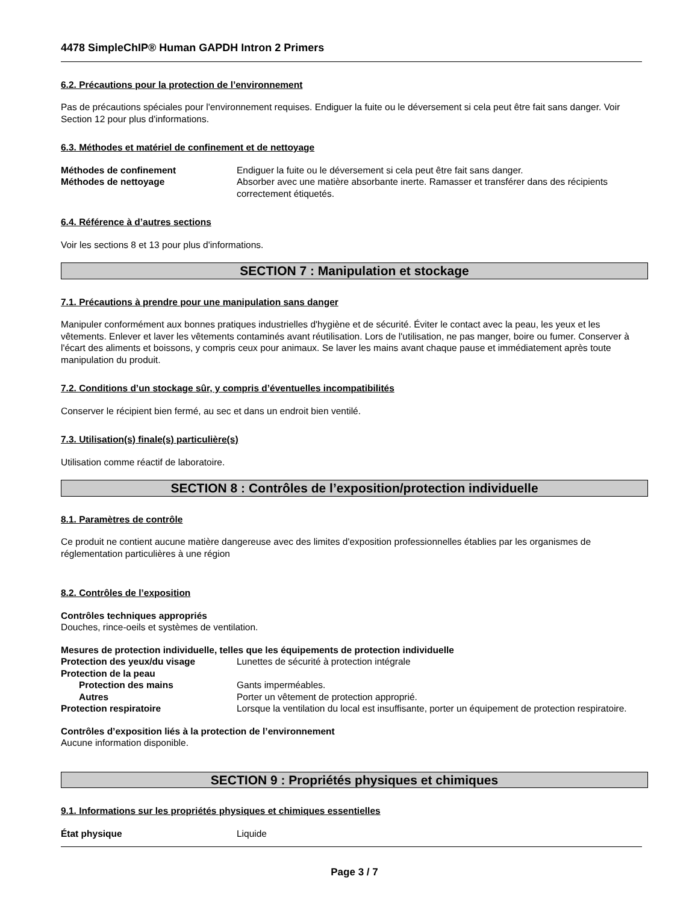4478 SimpleChIP® Human GAPDH Intron 2 Primers
6.2. Précautions pour la protection de l’environnement
Pas de précautions spéciales pour l'environnement requises. Endiguer la fuite ou le déversement si cela peut être fait sans danger. Voir Section 12 pour plus d'informations.
6.3. Méthodes et matériel de confinement et de nettoyage
Méthodes de confinement Endiguer la fuite ou le déversement si cela peut être fait sans danger.
Méthodes de nettoyage Absorber avec une matière absorbante inerte. Ramasser et transférer dans des récipients correctement étiquetés.
6.4. Référence à d’autres sections
Voir les sections 8 et 13 pour plus d'informations.
SECTION 7 : Manipulation et stockage
7.1. Précautions à prendre pour une manipulation sans danger
Manipuler conformément aux bonnes pratiques industrielles d'hygiène et de sécurité. Éviter le contact avec la peau, les yeux et les vêtements. Enlever et laver les vêtements contaminés avant réutilisation. Lors de l'utilisation, ne pas manger, boire ou fumer. Conserver à l'écart des aliments et boissons, y compris ceux pour animaux. Se laver les mains avant chaque pause et immédiatement après toute manipulation du produit.
7.2. Conditions d’un stockage sûr, y compris d’éventuelles incompatibilités
Conserver le récipient bien fermé, au sec et dans un endroit bien ventilé.
7.3. Utilisation(s) finale(s) particulière(s)
Utilisation comme réactif de laboratoire.
SECTION 8 : Contrôles de l’exposition/protection individuelle
8.1. Paramètres de contrôle
Ce produit ne contient aucune matière dangereuse avec des limites d'exposition professionnelles établies par les organismes de réglementation particulières à une région
8.2. Contrôles de l’exposition
Contrôles techniques appropriés
Douches, rince-oeils et systèmes de ventilation.
Mesures de protection individuelle, telles que les équipements de protection individuelle
Protection des yeux/du visage Lunettes de sécurité à protection intégrale
Protection de la peau
Protection des mains Gants imperméables.
Autres Porter un vêtement de protection approprié.
Protection respiratoire Lorsque la ventilation du local est insuffisante, porter un équipement de protection respiratoire.
Contrôles d’exposition liés à la protection de l’environnement
Aucune information disponible.
SECTION 9 : Propriétés physiques et chimiques
9.1. Informations sur les propriétés physiques et chimiques essentielles
État physique Liquide
Page 3 / 7